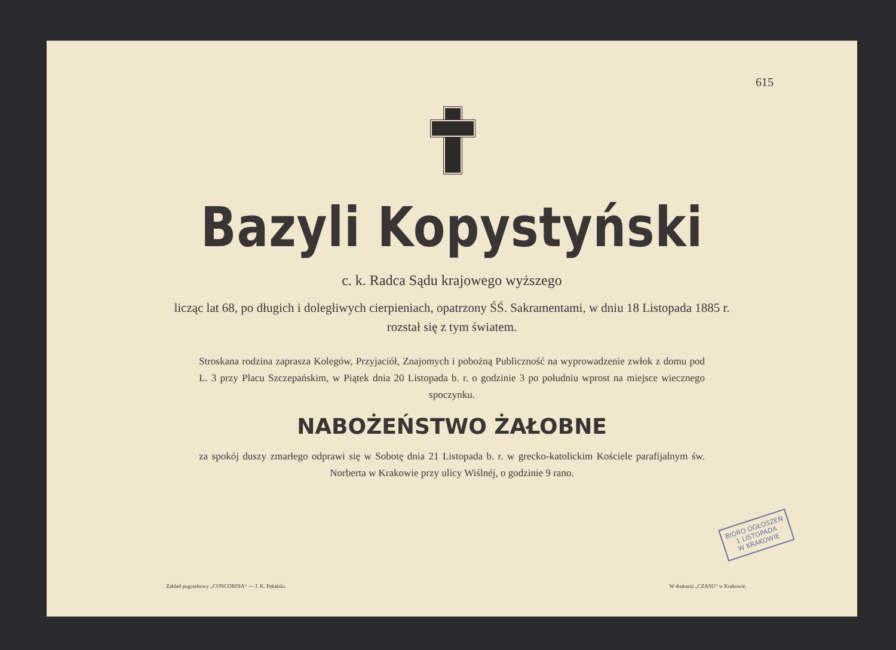615
Bazyli Kopystyński
c. k. Radca Sądu krajowego wyższego
licząc lat 68, po długich i doległiwych cierpieniach, opatrzony ŚŚ. Sakramentami, w dniu 18 Listopada 1885 r.
rozstał się z tym światem.
Stroskana rodzina zaprasza Kolegów, Przyjaciół, Znajomych i pobożną Publiczność na wyprowadzenie zwłok z domu pod L. 3 przy Placu Szczepańskim, w Piątek dnia 20 Listopada b. r. o godzinie 3 po południu wprost na miejsce wiecznego spoczynku.
NABOŻEŃSTWO ŻAŁOBNE
za spokój duszy zmarłego odprawi się w Sobotę dnia 21 Listopada b. r. w grecko-katolickim Kościele parafijalnym św. Norberta w Krakowie przy ulicy Wiślnéj, o godzinie 9 rano.
Zakład pogrzebowy „CONCORDIA“ — J. K. Pękalski. W drukarni „CZASU“ w Krakowie.
BIÓRO OGŁOSZEŃ
1 LISTOPADA
W KRAKOWIE